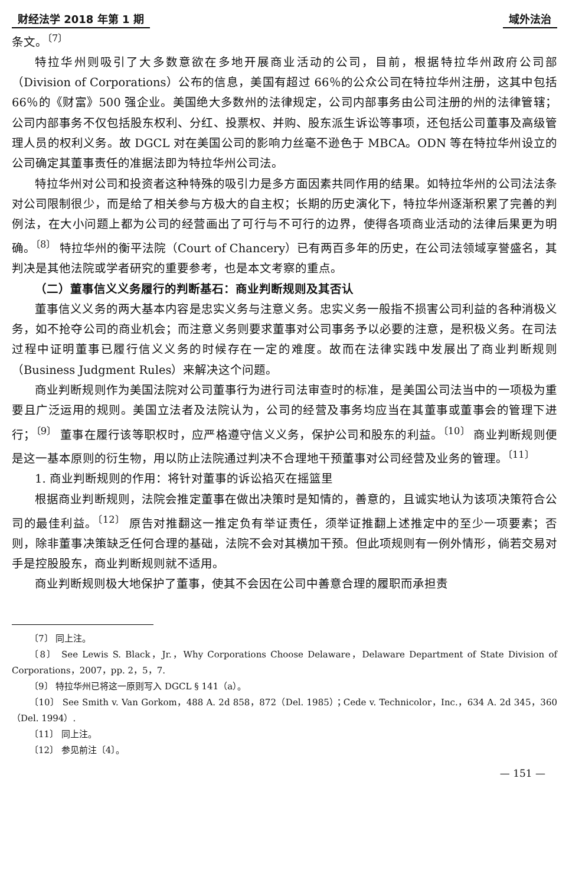财经法学 2018 年第 1 期 域外法治
条文。<sup>〔7〕</sup>
特拉华州则吸引了大多数意欲在多地开展商业活动的公司，目前，根据特拉华州政府公司部（Division of Corporations）公布的信息，美国有超过 66％的公众公司在特拉华州注册，这其中包括 66％的《财富》500 强企业。美国绝大多数州的法律规定，公司内部事务由公司注册的州的法律管辖；公司内部事务不仅包括股东权利、分红、投票权、并购、股东派生诉讼等事项，还包括公司董事及高级管理人员的权利义务。故 DGCL 对在美国公司的影响力丝毫不逊色于 MBCA。ODN 等在特拉华州设立的公司确定其董事责任的准据法即为特拉华州公司法。
特拉华州对公司和投资者这种特殊的吸引力是多方面因素共同作用的结果。如特拉华州的公司法法条对公司限制很少，而是给了相关参与方极大的自主权；长期的历史演化下，特拉华州逐渐积累了完善的判例法，在大小问题上都为公司的经营画出了可行与不可行的边界，使得各项商业活动的法律后果更为明确。<sup>〔8〕</sup> 特拉华州的衡平法院（Court of Chancery）已有两百多年的历史，在公司法领域享誉盛名，其判决是其他法院或学者研究的重要参考，也是本文考察的重点。
（二）董事信义义务履行的判断基石：商业判断规则及其否认
董事信义义务的两大基本内容是忠实义务与注意义务。忠实义务一般指不损害公司利益的各种消极义务，如不抢夺公司的商业机会；而注意义务则要求董事对公司事务予以必要的注意，是积极义务。在司法过程中证明董事已履行信义义务的时候存在一定的难度。故而在法律实践中发展出了商业判断规则（Business Judgment Rules）来解决这个问题。
商业判断规则作为美国法院对公司董事行为进行司法审查时的标准，是美国公司法当中的一项极为重要且广泛运用的规则。美国立法者及法院认为，公司的经营及事务均应当在其董事或董事会的管理下进行；<sup>〔9〕</sup> 董事在履行该等职权时，应严格遵守信义义务，保护公司和股东的利益。<sup>〔10〕</sup> 商业判断规则便是这一基本原则的衍生物，用以防止法院通过判决不合理地干预董事对公司经营及业务的管理。<sup>〔11〕</sup>
1. 商业判断规则的作用：将针对董事的诉讼掐灭在摇篮里
根据商业判断规则，法院会推定董事在做出决策时是知情的，善意的，且诚实地认为该项决策符合公司的最佳利益。<sup>〔12〕</sup> 原告对推翻这一推定负有举证责任，须举证推翻上述推定中的至少一项要素；否则，除非董事决策缺乏任何合理的基础，法院不会对其横加干预。但此项规则有一例外情形，倘若交易对手是控股股东，商业判断规则就不适用。
商业判断规则极大地保护了董事，使其不会因在公司中善意合理的履职而承担责
〔7〕 同上注。
〔8〕 See Lewis S. Black，Jr.，Why Corporations Choose Delaware，Delaware Department of State Division of Corporations，2007，pp. 2，5，7.
〔9〕 特拉华州已将这一原则写入 DGCL § 141（a）。
〔10〕 See Smith v. Van Gorkom，488 A. 2d 858，872（Del. 1985）；Cede v. Technicolor，Inc.，634 A. 2d 345，360（Del. 1994）.
〔11〕 同上注。
〔12〕 参见前注〔4〕。
— 151 —